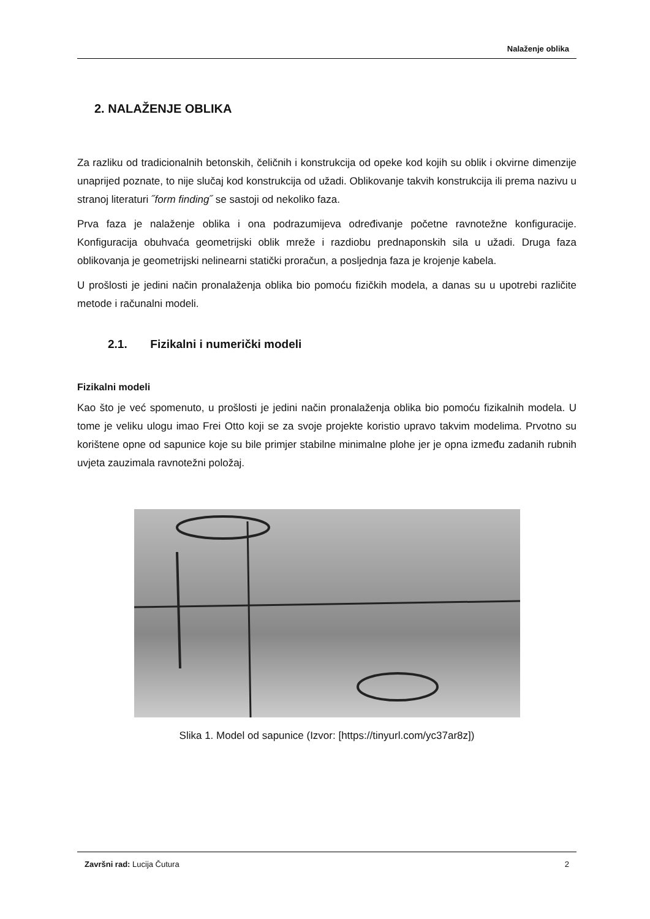Nalaženje oblika
2. NALAŽENJE OBLIKA
Za razliku od tradicionalnih betonskih, čeličnih i konstrukcija od opeke kod kojih su oblik i okvirne dimenzije unaprijed poznate, to nije slučaj kod konstrukcija od užadi. Oblikovanje takvih konstrukcija ili prema nazivu u stranoj literaturi ˝form finding˝ se sastoji od nekoliko faza.
Prva faza je nalaženje oblika i ona podrazumijeva određivanje početne ravnotežne konfiguracije. Konfiguracija obuhvaća geometrijski oblik mreže i razdiobu prednaponskih sila u užadi. Druga faza oblikovanja je geometrijski nelinearni statički proračun, a posljednja faza je krojenje kabela.
U prošlosti je jedini način pronalaženja oblika bio pomoću fizičkih modela, a danas su u upotrebi različite metode i računalni modeli.
2.1. Fizikalni i numerički modeli
Fizikalni modeli
Kao što je već spomenuto, u prošlosti je jedini način pronalaženja oblika bio pomoću fizikalnih modela. U tome je veliku ulogu imao Frei Otto koji se za svoje projekte koristio upravo takvim modelima. Prvotno su korištene opne od sapunice koje su bile primjer stabilne minimalne plohe jer je opna između zadanih rubnih uvjeta zauzimala ravnotežni položaj.
Slika 1. Model od sapunice (Izvor: [https://tinyurl.com/yc37ar8z])
Završni rad: Lucija Čutura 2